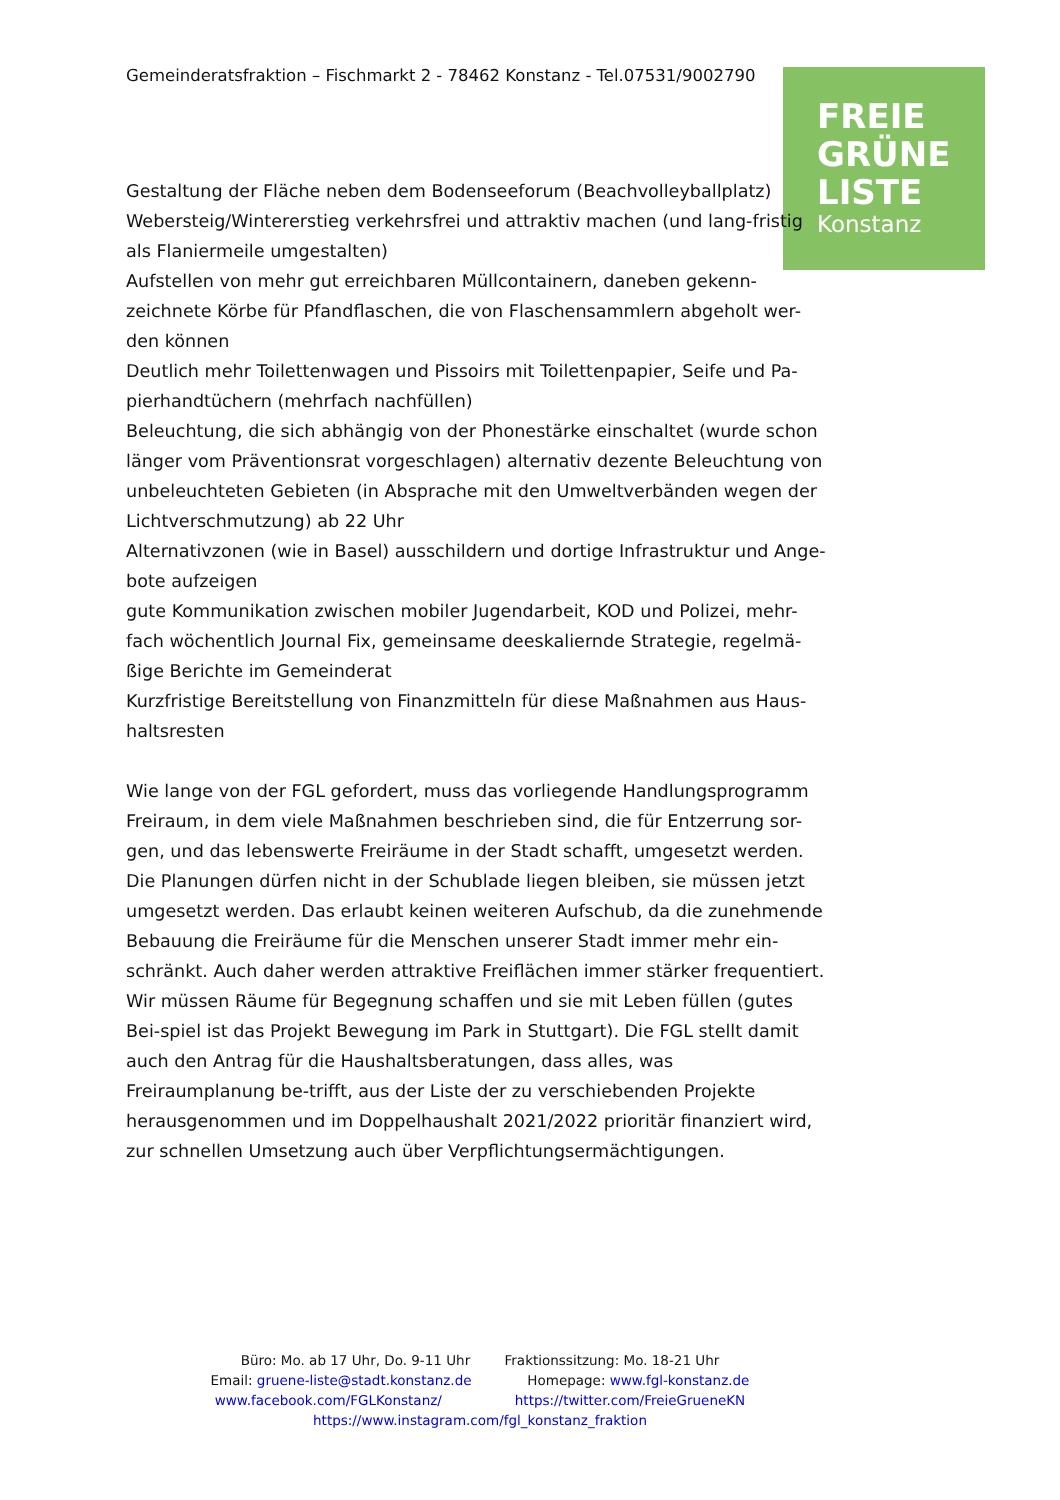Gemeinderatsfraktion – Fischmarkt 2 - 78462 Konstanz - Tel.07531/9002790
FREIE
GRÜNE
LISTE
Konstanz
Gestaltung der Fläche neben dem Bodenseeforum (Beachvolleyballplatz)
Webersteig/Wintererstieg verkehrsfrei und attraktiv machen (und lang-fristig als Flaniermeile umgestalten)
Aufstellen von mehr gut erreichbaren Müllcontainern, daneben gekenn-zeichnete Körbe für Pfandflaschen, die von Flaschensammlern abgeholt wer-den können
Deutlich mehr Toilettenwagen und Pissoirs mit Toilettenpapier, Seife und Pa-pierhandtüchern (mehrfach nachfüllen)
Beleuchtung, die sich abhängig von der Phonestärke einschaltet (wurde schon länger vom Präventionsrat vorgeschlagen) alternativ dezente Beleuchtung von unbeleuchteten Gebieten (in Absprache mit den Umweltverbänden wegen der Lichtverschmutzung) ab 22 Uhr
Alternativzonen (wie in Basel) ausschildern und dortige Infrastruktur und Ange-bote aufzeigen
gute Kommunikation zwischen mobiler Jugendarbeit, KOD und Polizei, mehr-fach wöchentlich Journal Fix, gemeinsame deeskaliernde Strategie, regelmä-ßige Berichte im Gemeinderat
Kurzfristige Bereitstellung von Finanzmitteln für diese Maßnahmen aus Haus-haltsresten
Wie lange von der FGL gefordert, muss das vorliegende Handlungsprogramm Freiraum, in dem viele Maßnahmen beschrieben sind, die für Entzerrung sor-gen, und das lebenswerte Freiräume in der Stadt schafft, umgesetzt werden. Die Planungen dürfen nicht in der Schublade liegen bleiben, sie müssen jetzt umgesetzt werden. Das erlaubt keinen weiteren Aufschub, da die zunehmende Bebauung die Freiräume für die Menschen unserer Stadt immer mehr ein-schränkt. Auch daher werden attraktive Freiflächen immer stärker frequentiert. Wir müssen Räume für Begegnung schaffen und sie mit Leben füllen (gutes Bei-spiel ist das Projekt Bewegung im Park in Stuttgart). Die FGL stellt damit auch den Antrag für die Haushaltsberatungen, dass alles, was Freiraumplanung be-trifft, aus der Liste der zu verschiebenden Projekte herausgenommen und im Doppelhaushalt 2021/2022 prioritär finanziert wird, zur schnellen Umsetzung auch über Verpflichtungsermächtigungen.
Büro: Mo. ab 17 Uhr, Do. 9-11 Uhr Fraktionssitzung: Mo. 18-21 Uhr
Email: gruene-liste@stadt.konstanz.de Homepage: www.fgl-konstanz.de
www.facebook.com/FGLKonstanz/ https://twitter.com/FreieGrueneKN
https://www.instagram.com/fgl_konstanz_fraktion